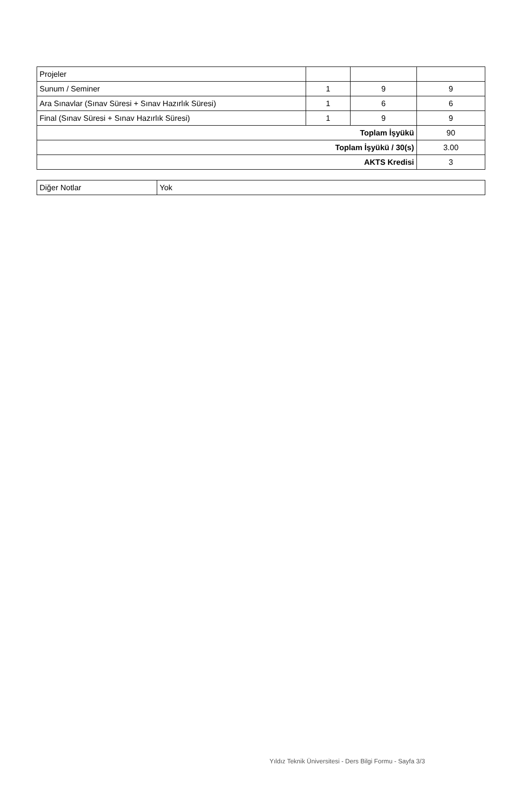| Projeler | | | |
| Sunum / Seminer | 1 | 9 | 9 |
| Ara Sınavlar (Sınav Süresi + Sınav Hazırlık Süresi) | 1 | 6 | 6 |
| Final (Sınav Süresi + Sınav Hazırlık Süresi) | 1 | 9 | 9 |
| Toplam İşyükü | | | 90 |
| Toplam İşyükü / 30(s) | | | 3.00 |
| AKTS Kredisi | | | 3 |
| Diğer Notlar | Yok |
Yıldız Teknik Üniversitesi - Ders Bilgi Formu - Sayfa 3/3